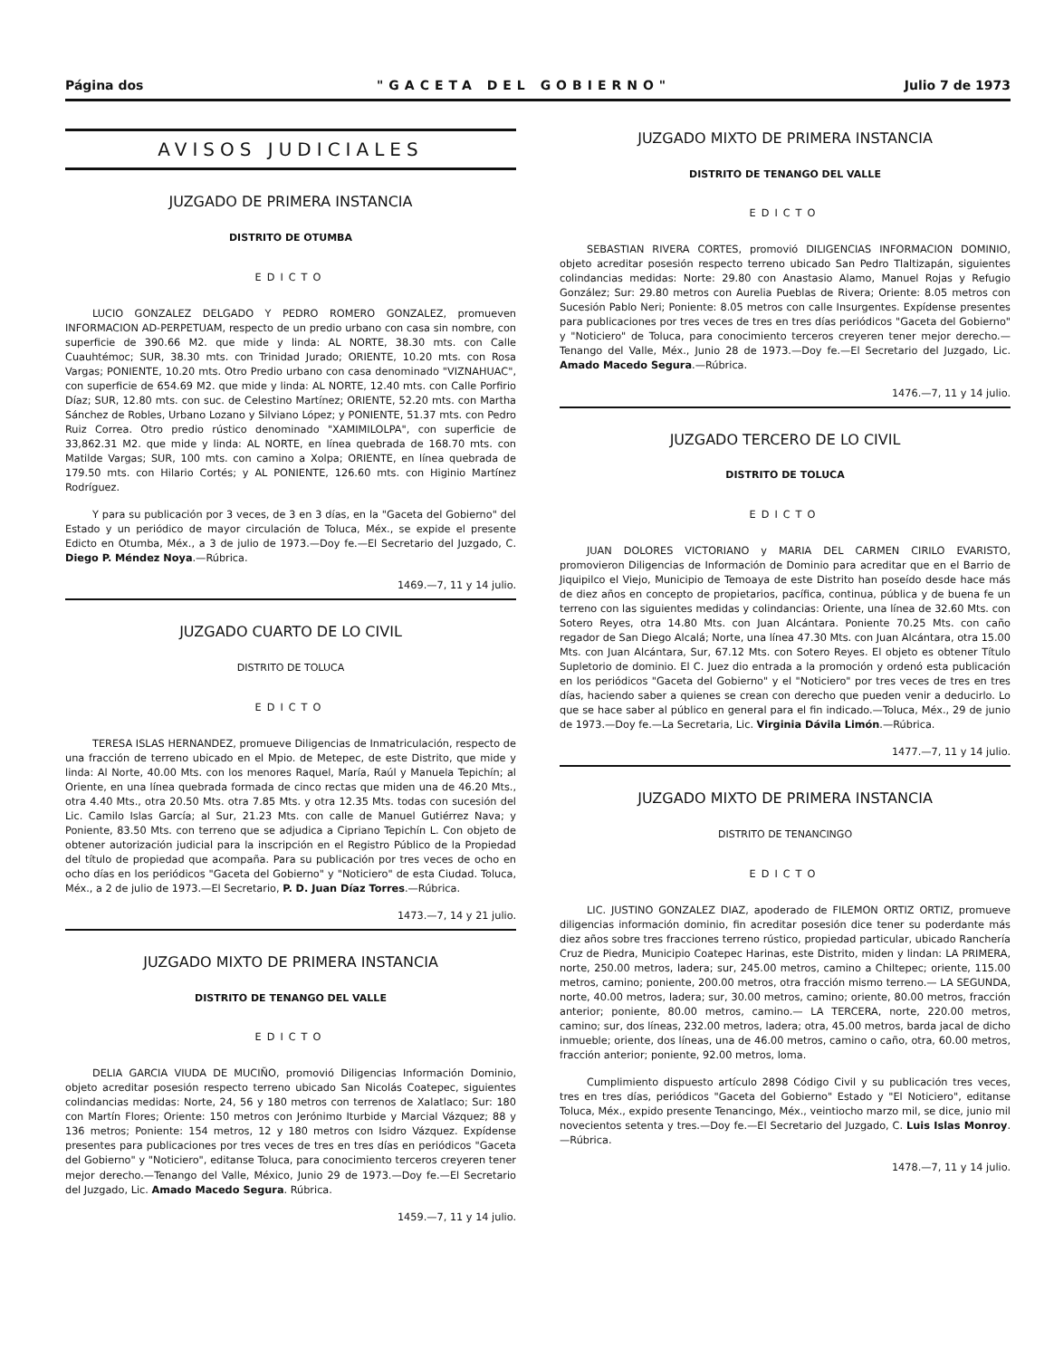Página dos "GACETA DEL GOBIERNO" Julio 7 de 1973
AVISOS JUDICIALES
JUZGADO DE PRIMERA INSTANCIA
DISTRITO DE OTUMBA
EDICTO
LUCIO GONZALEZ DELGADO Y PEDRO ROMERO GONZALEZ, promueven INFORMACION AD-PERPETUAM, respecto de un predio urbano con casa sin nombre, con superficie de 390.66 M2. que mide y linda: AL NORTE, 38.30 mts. con Calle Cuauhtémoc; SUR, 38.30 mts. con Trinidad Jurado; ORIENTE, 10.20 mts. con Rosa Vargas; PONIENTE, 10.20 mts. Otro Predio urbano con casa denominado "VIZNAHUAC", con superficie de 654.69 M2. que mide y linda: AL NORTE, 12.40 mts. con Calle Porfirio Díaz; SUR, 12.80 mts. con suc. de Celestino Martínez; ORIENTE, 52.20 mts. con Martha Sánchez de Robles, Urbano Lozano y Silviano López; y PONIENTE, 51.37 mts. con Pedro Ruiz Correa. Otro predio rústico denominado "XAMIMILOLPA", con superficie de 33,862.31 M2. que mide y linda: AL NORTE, en línea quebrada de 168.70 mts. con Matilde Vargas; SUR, 100 mts. con camino a Xolpa; ORIENTE, en línea quebrada de 179.50 mts. con Hilario Cortés; y AL PONIENTE, 126.60 mts. con Higinio Martínez Rodríguez.
Y para su publicación por 3 veces, de 3 en 3 días, en la "Gaceta del Gobierno" del Estado y un periódico de mayor circulación de Toluca, Méx., se expide el presente Edicto en Otumba, Méx., a 3 de julio de 1973.—Doy fe.—El Secretario del Juzgado, C. Diego P. Méndez Noya.—Rúbrica.
1469.—7, 11 y 14 julio.
JUZGADO CUARTO DE LO CIVIL
DISTRITO DE TOLUCA
EDICTO
TERESA ISLAS HERNANDEZ, promueve Diligencias de Inmatriculación, respecto de una fracción de terreno ubicado en el Mpio. de Metepec, de este Distrito, que mide y linda: Al Norte, 40.00 Mts. con los menores Raquel, María, Raúl y Manuela Tepichín; al Oriente, en una línea quebrada formada de cinco rectas que miden una de 46.20 Mts., otra 4.40 Mts., otra 20.50 Mts. otra 7.85 Mts. y otra 12.35 Mts. todas con sucesión del Lic. Camilo Islas García; al Sur, 21.23 Mts. con calle de Manuel Gutiérrez Nava; y Poniente, 83.50 Mts. con terreno que se adjudica a Cipriano Tepichín L. Con objeto de obtener autorización judicial para la inscripción en el Registro Público de la Propiedad del título de propiedad que acompaña. Para su publicación por tres veces de ocho en ocho días en los periódicos "Gaceta del Gobierno" y "Noticiero" de esta Ciudad. Toluca, Méx., a 2 de julio de 1973.—El Secretario, P. D. Juan Díaz Torres.—Rúbrica.
1473.—7, 14 y 21 julio.
JUZGADO MIXTO DE PRIMERA INSTANCIA
DISTRITO DE TENANGO DEL VALLE
EDICTO
DELIA GARCIA VIUDA DE MUCIÑO, promovió Diligencias Información Dominio, objeto acreditar posesión respecto terreno ubicado San Nicolás Coatepec, siguientes colindancias medidas: Norte, 24, 56 y 180 metros con terrenos de Xalatlaco; Sur: 180 con Martín Flores; Oriente: 150 metros con Jerónimo Iturbide y Marcial Vázquez; 88 y 136 metros; Poniente: 154 metros, 12 y 180 metros con Isidro Vázquez. Expídense presentes para publicaciones por tres veces de tres en tres días en periódicos "Gaceta del Gobierno" y "Noticiero", editanse Toluca, para conocimiento terceros creyeren tener mejor derecho.—Tenango del Valle, México, Junio 29 de 1973.—Doy fe.—El Secretario del Juzgado, Lic. Amado Macedo Segura. Rúbrica.
1459.—7, 11 y 14 julio.
JUZGADO MIXTO DE PRIMERA INSTANCIA
DISTRITO DE TENANGO DEL VALLE
EDICTO
SEBASTIAN RIVERA CORTES, promovió DILIGENCIAS INFORMACION DOMINIO, objeto acreditar posesión respecto terreno ubicado San Pedro Tlaltizapán, siguientes colindancias medidas: Norte: 29.80 con Anastasio Alamo, Manuel Rojas y Refugio González; Sur: 29.80 metros con Aurelia Pueblas de Rivera; Oriente: 8.05 metros con Sucesión Pablo Neri; Poniente: 8.05 metros con calle Insurgentes. Expídense presentes para publicaciones por tres veces de tres en tres días periódicos "Gaceta del Gobierno" y "Noticiero" de Toluca, para conocimiento terceros creyeren tener mejor derecho.—Tenango del Valle, Méx., Junio 28 de 1973.—Doy fe.—El Secretario del Juzgado, Lic. Amado Macedo Segura.—Rúbrica.
1476.—7, 11 y 14 julio.
JUZGADO TERCERO DE LO CIVIL
DISTRITO DE TOLUCA
EDICTO
JUAN DOLORES VICTORIANO y MARIA DEL CARMEN CIRILO EVARISTO, promovieron Diligencias de Información de Dominio para acreditar que en el Barrio de Jiquipilco el Viejo, Municipio de Temoaya de este Distrito han poseído desde hace más de diez años en concepto de propietarios, pacífica, continua, pública y de buena fe un terreno con las siguientes medidas y colindancias: Oriente, una línea de 32.60 Mts. con Sotero Reyes, otra 14.80 Mts. con Juan Alcántara. Poniente 70.25 Mts. con caño regador de San Diego Alcalá; Norte, una línea 47.30 Mts. con Juan Alcántara, otra 15.00 Mts. con Juan Alcántara, Sur, 67.12 Mts. con Sotero Reyes. El objeto es obtener Título Supletorio de dominio. El C. Juez dio entrada a la promoción y ordenó esta publicación en los periódicos "Gaceta del Gobierno" y el "Noticiero" por tres veces de tres en tres días, haciendo saber a quienes se crean con derecho que pueden venir a deducirlo. Lo que se hace saber al público en general para el fin indicado.—Toluca, Méx., 29 de junio de 1973.—Doy fe.—La Secretaria, Lic. Virginia Dávila Limón.—Rúbrica.
1477.—7, 11 y 14 julio.
JUZGADO MIXTO DE PRIMERA INSTANCIA
DISTRITO DE TENANCINGO
EDICTO
LIC. JUSTINO GONZALEZ DIAZ, apoderado de FILEMON ORTIZ ORTIZ, promueve diligencias información dominio, fin acreditar posesión dice tener su poderdante más diez años sobre tres fracciones terreno rústico, propiedad particular, ubicado Ranchería Cruz de Piedra, Municipio Coatepec Harinas, este Distrito, miden y lindan: LA PRIMERA, norte, 250.00 metros, ladera; sur, 245.00 metros, camino a Chiltepec; oriente, 115.00 metros, camino; poniente, 200.00 metros, otra fracción mismo terreno.— LA SEGUNDA, norte, 40.00 metros, ladera; sur, 30.00 metros, camino; oriente, 80.00 metros, fracción anterior; poniente, 80.00 metros, camino.— LA TERCERA, norte, 220.00 metros, camino; sur, dos líneas, 232.00 metros, ladera; otra, 45.00 metros, barda jacal de dicho inmueble; oriente, dos líneas, una de 46.00 metros, camino o caño, otra, 60.00 metros, fracción anterior; poniente, 92.00 metros, loma.
Cumplimiento dispuesto artículo 2898 Código Civil y su publicación tres veces, tres en tres días, periódicos "Gaceta del Gobierno" Estado y "El Noticiero", editanse Toluca, Méx., expido presente Tenancingo, Méx., veintiocho marzo mil, se dice, junio mil novecientos setenta y tres.—Doy fe.—El Secretario del Juzgado, C. Luis Islas Monroy.—Rúbrica.
1478.—7, 11 y 14 julio.